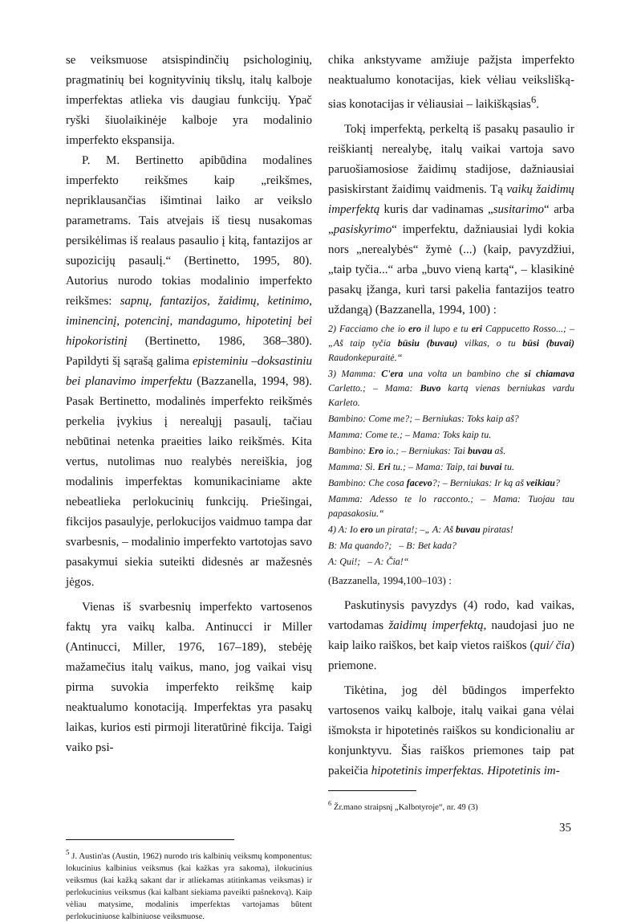se veiksmuose atsispindinčių psichologinių, pragmatinių bei kognityvinių tikslų, italų kalboje imperfektas atlieka vis daugiau funkcijų. Ypač ryški šiuolaikinėje kalboje yra modalinio imperfekto ekspansija.
P. M. Bertinetto apibūdina modalines imperfekto reikšmes kaip „reikšmes, nepriklausančias išimtinai laiko ar veikslo parametrams. Tais atvejais iš tiesų nusakomas persikėlimas iš realaus pasaulio į kitą, fantazijos ar supozicijų pasaulį.“ (Bertinetto, 1995, 80). Autorius nurodo tokias modalinio imperfekto reikšmes: sapnų, fantazijos, žaidimų, ketinimo, iminencinį, potencinį, mandagumo, hipotetinį bei hipokoristinį (Bertinetto, 1986, 368–380). Papildyti šį sąrašą galima episteminiu –doksastiniu bei planavimo imperfektu (Bazzanella, 1994, 98). Pasak Bertinetto, modalinės imperfekto reikšmės perkelia įvykius į nerealųjį pasaulį, tačiau nebūtinai netenka praeities laiko reikšmės. Kita vertus, nutolimas nuo realybės nereiškia, jog modalinis imperfektas komunikaciniame akte nebeatlieka perlokucinių funkcijų. Priešingai, fikcijos pasaulyje, perlokucijos vaidmuo tampa dar svarbesnis, – modalinio imperfekto vartotojas savo pasakymui siekia suteikti didesnės ar mažesnės jėgos.
Vienas iš svarbesnių imperfekto vartosenos faktų yra vaikų kalba. Antinucci ir Miller (Antinucci, Miller, 1976, 167–189), stebėję mažamečius italų vaikus, mano, jog vaikai visų pirma suvokia imperfekto reikšmę kaip neaktualumo konotaciją. Imperfektas yra pasakų laikas, kurios esti pirmoji literatūrinė fikcija. Taigi vaiko psi-
<sup>5</sup> J. Austin'as (Austin, 1962) nurodo tris kalbinių veiksmų komponentus: lokucinius kalbinius veiksmus (kai kažkas yra sakoma), ilokucinius veiksmus (kai kažką sakant dar ir atliekamas atitinkamas veiksmas) ir perlokucinius veiksmus (kai kalbant siekiama paveikti pašnekovą). Kaip vėliau matysime, modalinis imperfektas vartojamas būtent perlokuciniuose kalbiniuose veiksmuose.
chika ankstyvame amžiuje pažįsta imperfekto neaktualumo konotacijas, kiek vėliau veikslišką­sias konotacijas ir vėliausiai – laikišką­sias<sup>6</sup>.
Tokį imperfektą, perkeltą iš pasakų pasaulio ir reiškiantį nerealybę, italų vaikai vartoja savo paruošiamosiose žaidimų stadijose, dažniausiai pasiskirstant žaidimų vaidmenis. Tą vaikų žaidimų imperfektą kuris dar vadinamas „susitarimo“ arba „pasiskyrimo“ imperfektu, dažniausiai lydi kokia nors „nerealybės“ žymė (...) (kaip, pavyzdžiui, „taip tyčia...“ arba „buvo vieną kartą“, – klasikinė pasakų įžanga, kuri tarsi pakelia fantazijos teatro uždangą) (Bazzanella, 1994, 100) :
2) Facciamo che io ero il lupo e tu eri Cappucetto Rosso...; – „Aš taip tyčia būsiu (buvau) vilkas, o tu būsi (buvai) Raudonkepuraitė.“
3) Mamma: C'era una volta un bambino che si chiamava Carletto.; – Mama: Buvo kartą vienas berniukas vardu Karleto.
Bambino: Come me?; – Berniukas: Toks kaip aš?
Mamma: Come te.; – Mama: Toks kaip tu.
Bambino: Ero io.; – Berniukas: Tai buvau aš.
Mamma: Sì. Eri tu.; – Mama: Taip, tai buvai tu.
Bambino: Che cosa facevo?; – Berniukas: Ir ką aš veikiau?
Mamma: Adesso te lo racconto.; – Mama: Tuojau tau papasakosiu.“
4) A: Io ero un pirata!; –„ A: Aš buvau piratas!
B: Ma quando?; – B: Bet kada?
A: Qui!; – A: Čia!“
(Bazzanella, 1994,100–103) :
Paskutinysis pavyzdys (4) rodo, kad vaikas, vartodamas žaidimų imperfektą, naudojasi juo ne kaip laiko raiškos, bet kaip vietos raiškos (qui/ čia) priemone.
Tikėtina, jog dėl būdingos imperfekto vartosenos vaikų kalboje, italų vaikai gana vėlai išmoksta ir hipotetinės raiškos su kondicionaliu ar konjunktyvu. Šias raiškos priemones taip pat pakeičia hipotetinis imperfektas. Hipotetinis im-
<sup>6</sup> Žr.mano straipsnį „Kalbotyroje“, nr. 49 (3)
35